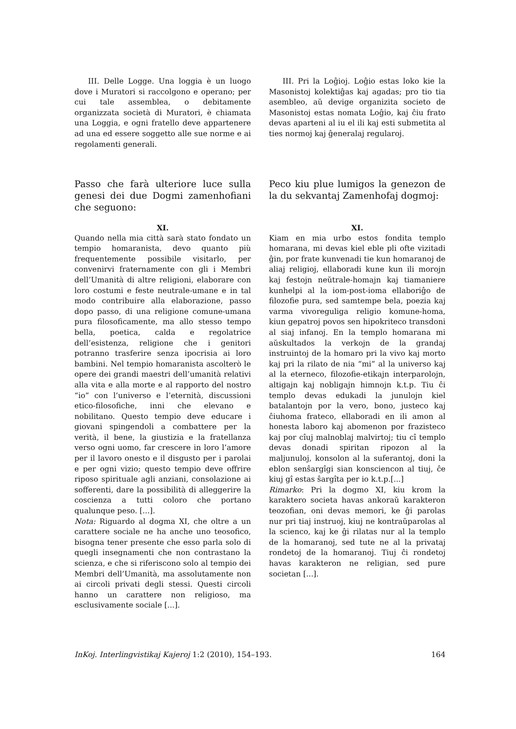III. Delle Logge. Una loggia è un luogo dove i Muratori si raccolgono e operano; per cui tale assemblea, o debitamente organizzata società di Muratori, è chiamata una Loggia, e ogni fratello deve appartenere ad una ed essere soggetto alle sue norme e ai regolamenti generali.
III. Pri la Loĝioj. Loĝio estas loko kie la Masonistoj kolektiĝas kaj agadas; pro tio tia asembleo, aŭ devige organizita societo de Masonistoj estas nomata Loĝio, kaj ĉiu frato devas aparteni al iu el ili kaj esti submetita al ties normoj kaj ĝeneralaj regularoj.
Passo che farà ulteriore luce sulla genesi dei due Dogmi zamenhofiani che seguono:
Peco kiu plue lumigos la genezon de la du sekvantaj Zamenhofaj dogmoj:
XI.
Quando nella mia città sarà stato fondato un tempio homaranista, devo quanto più frequentemente possibile visitarlo, per convenirvi fraternamente con gli i Membri dell’Umanità di altre religioni, elaborare con loro costumi e feste neutrale-umane e in tal modo contribuire alla elaborazione, passo dopo passo, di una religione comune-umana pura filosoficamente, ma allo stesso tempo bella, poetica, calda e regolatrice dell’esistenza, religione che i genitori potranno trasferire senza ipocrisia ai loro bambini. Nel tempio homaranista ascolterò le opere dei grandi maestri dell’umanità relativi alla vita e alla morte e al rapporto del nostro “io” con l’universo e l’eternità, discussioni etico-filosofiche, inni che elevano e nobilitano. Questo tempio deve educare i giovani spingendoli a combattere per la verità, il bene, la giustizia e la fratellanza verso ogni uomo, far crescere in loro l’amore per il lavoro onesto e il disgusto per i parolai e per ogni vizio; questo tempio deve offrire riposo spirituale agli anziani, consolazione ai sofferenti, dare la possibilità di alleggerire la coscienza a tutti coloro che portano qualunque peso. [...].
Nota: Riguardo al dogma XI, che oltre a un carattere sociale ne ha anche uno teosofico, bisogna tener presente che esso parla solo di quegli insegnamenti che non contrastano la scienza, e che si riferiscono solo al tempio dei Membri dell’Umanità, ma assolutamente non ai circoli privati degli stessi. Questi circoli hanno un carattere non religioso, ma esclusivamente sociale [...].
XI.
Kiam en mia urbo estos fondita templo homarana, mi devas kiel eble pli ofte vizitadi ĝin, por frate kunvenadi tie kun homaranoj de aliaj religioj, ellaboradi kune kun ili morojn kaj festojn neŭtrale-homajn kaj tiamaniere kunhelpi al la iom-post-ioma ellaboriĝo de filozofie pura, sed samtempe bela, poezia kaj varma vivoreguliga religio komune-homa, kiun gepatroj povos sen hipokriteco transdoni al siaj infanoj. En la templo homarana mi aŭskultados la verkojn de la grandaj instruintoj de la homaro pri la vivo kaj morto kaj pri la rilato de nia “mi” al la universo kaj al la eterneco, filozofie-etikajn interparolojn, altigajn kaj nobligajn himnojn k.t.p. Tiu ĉi templo devas edukadi la junulojn kiel batalantojn por la vero, bono, justeco kaj ĉiuhoma frateco, ellaboradi en ili amon al honesta laboro kaj abomenon por frazisteco kaj por cîuj malnoblaj malvirtoj; tiu cî templo devas donadi spiritan ripozon al la maljunuloj, konsolon al la suferantoj, doni la eblon senŝargîgi sian konsciencon al tiuj, ĉe kiuj gî estas ŝargîta per io k.t.p.[...]
Rimarko: Pri la dogmo XI, kiu krom la karaktero societa havas ankoraŭ karakteron teozofian, oni devas memori, ke ĝi parolas nur pri tiaj instruoj, kiuj ne kontraŭparolas al la scienco, kaj ke ĝi rilatas nur al la templo de la homaranoj, sed tute ne al la privataj rondetoj de la homaranoj. Tiuj ĉi rondetoj havas karakteron ne religian, sed pure societan [...].
InKoj. Interlingvistikaj Kajeroj 1:2 (2010), 154–193. 164